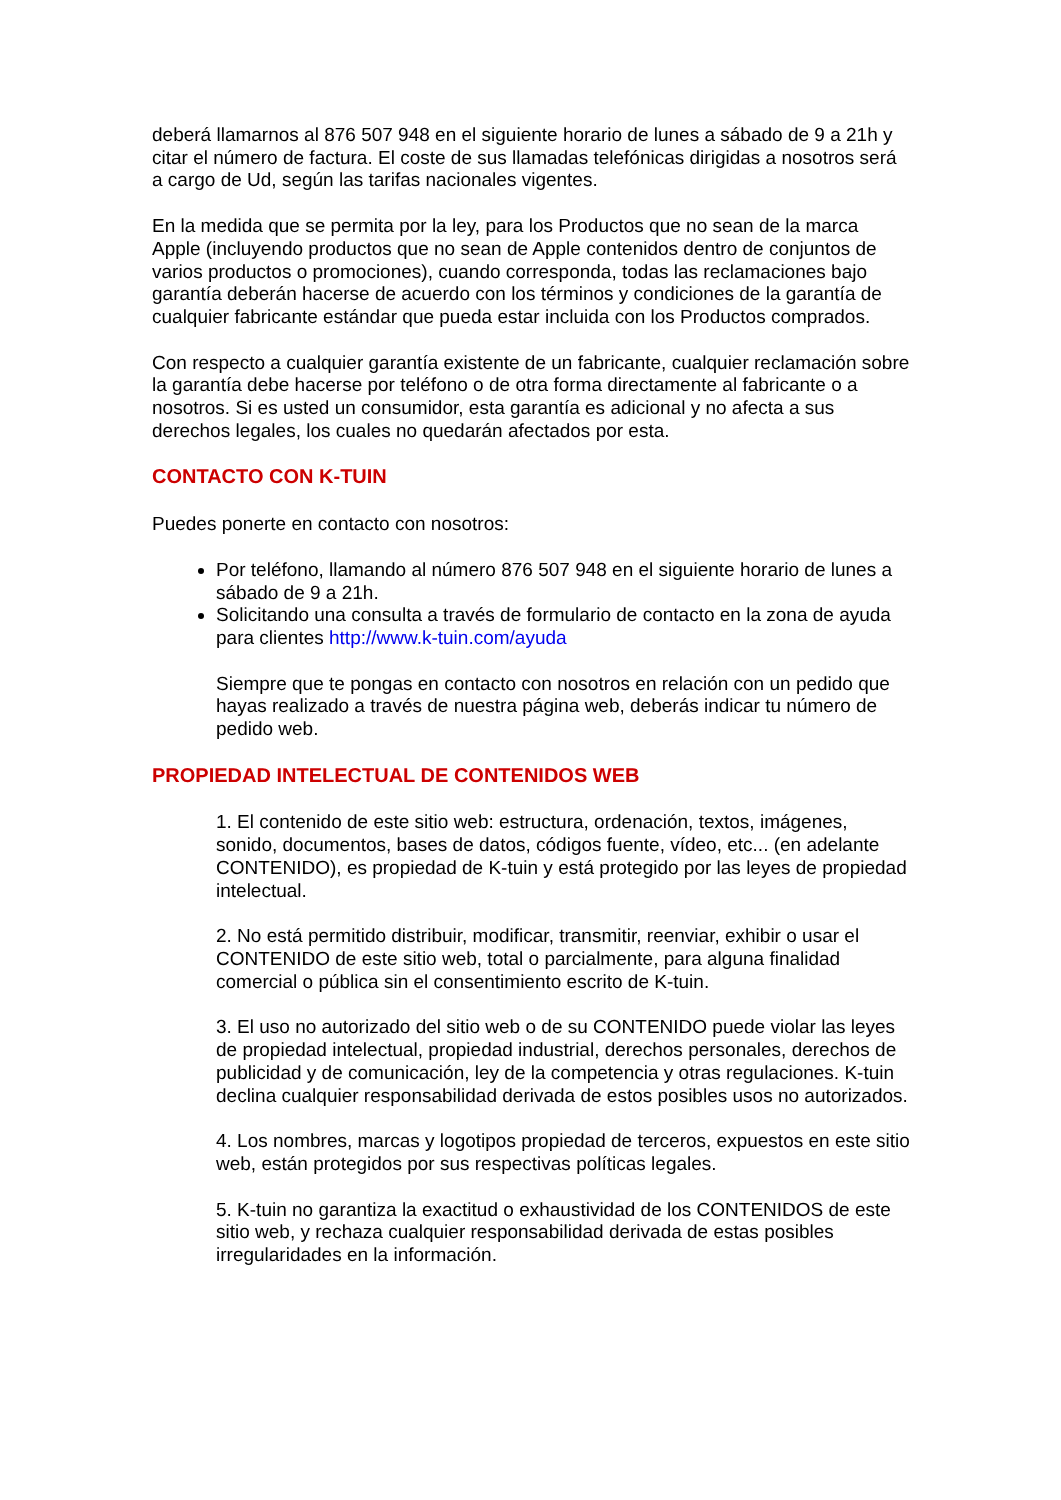deberá llamarnos al 876 507 948 en el siguiente horario de lunes a sábado de 9 a 21h y citar el número de factura. El coste de sus llamadas telefónicas dirigidas a nosotros será a cargo de Ud, según las tarifas nacionales vigentes.
En la medida que se permita por la ley, para los Productos que no sean de la marca Apple (incluyendo productos que no sean de Apple contenidos dentro de conjuntos de varios productos o promociones), cuando corresponda, todas las reclamaciones bajo garantía deberán hacerse de acuerdo con los términos y condiciones de la garantía de cualquier fabricante estándar que pueda estar incluida con los Productos comprados.
Con respecto a cualquier garantía existente de un fabricante, cualquier reclamación sobre la garantía debe hacerse por teléfono o de otra forma directamente al fabricante o a nosotros. Si es usted un consumidor, esta garantía es adicional y no afecta a sus derechos legales, los cuales no quedarán afectados por esta.
CONTACTO CON K-TUIN
Puedes ponerte en contacto con nosotros:
Por teléfono, llamando al número 876 507 948 en el siguiente horario de lunes a sábado de 9 a 21h.
Solicitando una consulta a través de formulario de contacto en la zona de ayuda para clientes http://www.k-tuin.com/ayuda
Siempre que te pongas en contacto con nosotros en relación con un pedido que hayas realizado a través de nuestra página web, deberás indicar tu número de pedido web.
PROPIEDAD INTELECTUAL DE CONTENIDOS WEB
1. El contenido de este sitio web: estructura, ordenación, textos, imágenes, sonido, documentos, bases de datos, códigos fuente, vídeo, etc... (en adelante CONTENIDO), es propiedad de K-tuin y está protegido por las leyes de propiedad intelectual.
2. No está permitido distribuir, modificar, transmitir, reenviar, exhibir o usar el CONTENIDO de este sitio web, total o parcialmente, para alguna finalidad comercial o pública sin el consentimiento escrito de K-tuin.
3. El uso no autorizado del sitio web o de su CONTENIDO puede violar las leyes de propiedad intelectual, propiedad industrial, derechos personales, derechos de publicidad y de comunicación, ley de la competencia y otras regulaciones. K-tuin declina cualquier responsabilidad derivada de estos posibles usos no autorizados.
4. Los nombres, marcas y logotipos propiedad de terceros, expuestos en este sitio web, están protegidos por sus respectivas políticas legales.
5. K-tuin no garantiza la exactitud o exhaustividad de los CONTENIDOS de este sitio web, y rechaza cualquier responsabilidad derivada de estas posibles irregularidades en la información.